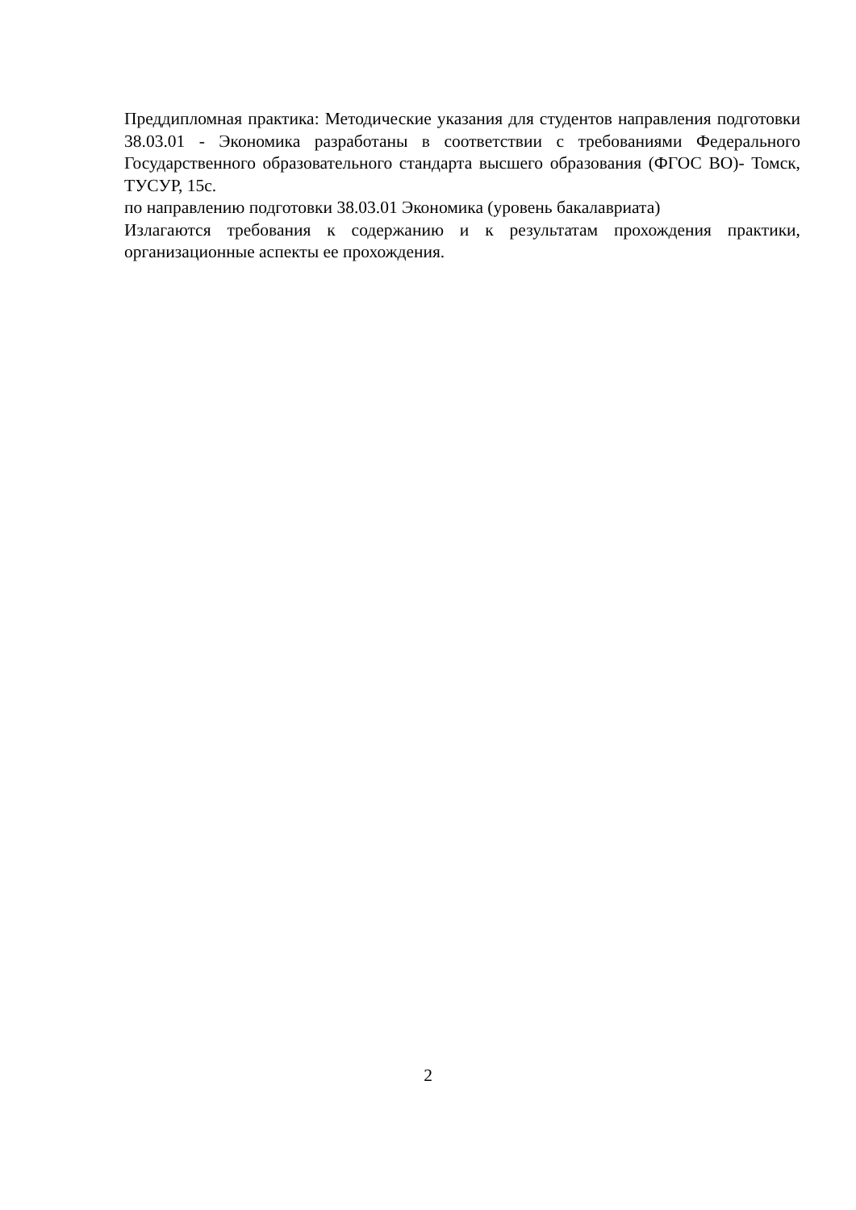Преддипломная практика: Методические указания для студентов направления подготовки 38.03.01 - Экономика разработаны в соответствии с требованиями Федерального Государственного образовательного стандарта высшего образования (ФГОС ВО)- Томск, ТУСУР, 15с.
по направлению подготовки 38.03.01 Экономика (уровень бакалавриата)
Излагаются требования к содержанию и к результатам прохождения практики, организационные аспекты ее прохождения.
2